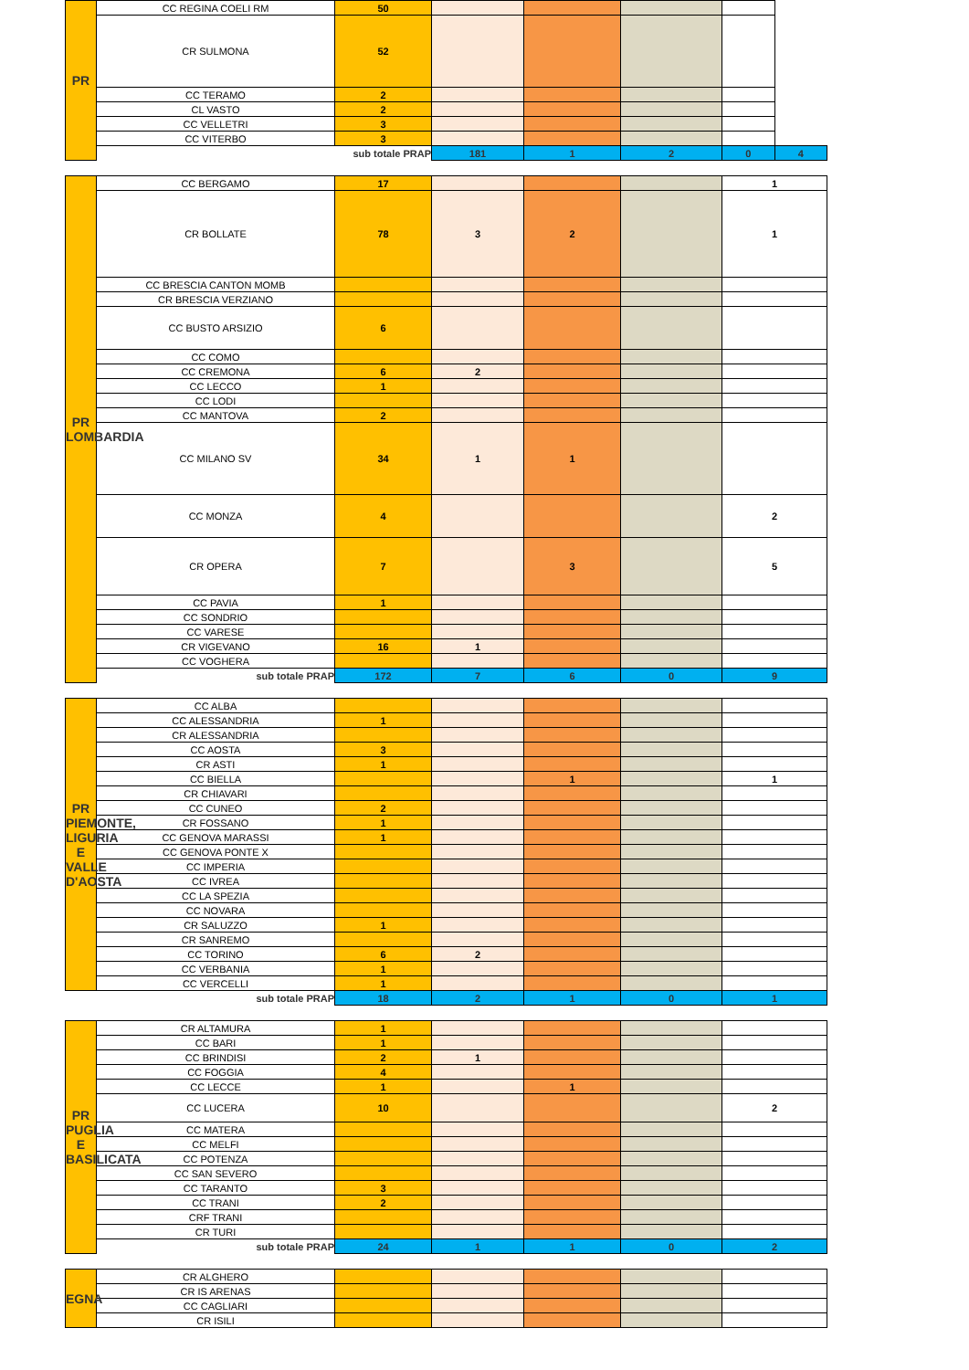| PR | CC REGINA COELI RM | 50 | | | | | |
| | CR SULMONA | 52 | | | | | |
| | CC TERAMO | 2 | | | | | |
| | CL VASTO | 2 | | | | | |
| | CC VELLETRI | 3 | | | | | |
| | CC VITERBO | 3 | | | | | |
| | sub totale PRAP | | 181 | 1 | 2 | 0 | 4 |
| PR LOMBARDIA | CC BERGAMO | 17 | | | | 1 |
| | CR BOLLATE | 78 | 3 | 2 | | 1 |
| | CC BRESCIA CANTON MOMB | | | | | |
| | CR BRESCIA VERZIANO | | | | | |
| | CC BUSTO ARSIZIO | 6 | | | | |
| | CC COMO | | | | | |
| | CC CREMONA | 6 | 2 | | | |
| | CC LECCO | 1 | | | | |
| | CC LODI | | | | | |
| | CC MANTOVA | 2 | | | | |
| | CC MILANO SV | 34 | 1 | 1 | | |
| | CC MONZA | 4 | | | | 2 |
| | CR OPERA | 7 | | 3 | | 5 |
| | CC PAVIA | 1 | | | | |
| | CC SONDRIO | | | | | |
| | CC VARESE | | | | | |
| | CR VIGEVANO | 16 | 1 | | | |
| | CC VOGHERA | | | | | |
| | sub totale PRAP | 172 | 7 | 6 | 0 | 9 |
| PR PIEMONTE, LIGURIA E VALLE D'AOSTA | CC ALBA | | | | | |
| | CC ALESSANDRIA | 1 | | | | |
| | CR ALESSANDRIA | | | | | |
| | CC AOSTA | 3 | | | | |
| | CR ASTI | 1 | | | | |
| | CC BIELLA | | | 1 | | 1 |
| | CR CHIAVARI | | | | | |
| | CC CUNEO | 2 | | | | |
| | CR FOSSANO | 1 | | | | |
| | CC GENOVA MARASSI | 1 | | | | |
| | CC GENOVA PONTE X | | | | | |
| | CC IMPERIA | | | | | |
| | CC IVREA | | | | | |
| | CC LA SPEZIA | | | | | |
| | CC NOVARA | | | | | |
| | CR SALUZZO | 1 | | | | |
| | CR SANREMO | | | | | |
| | CC TORINO | 6 | 2 | | | |
| | CC VERBANIA | 1 | | | | |
| | CC VERCELLI | 1 | | | | |
| sub totale PRAP | | 18 | 2 | 1 | 0 | 1 |
| PR PUGLIA E BASILICATA | CR ALTAMURA | 1 | | | | |
| | CC BARI | 1 | | | | |
| | CC BRINDISI | 2 | 1 | | | |
| | CC FOGGIA | 4 | | | | |
| | CC LECCE | 1 | | 1 | | |
| | CC LUCERA | 10 | | | | 2 |
| | CC MATERA | | | | | |
| | CC MELFI | | | | | |
| | CC POTENZA | | | | | |
| | CC SAN SEVERO | | | | | |
| | CC TARANTO | 3 | | | | |
| | CC TRANI | 2 | | | | |
| | CRF TRANI | | | | | |
| | CR TURI | | | | | |
| | sub totale PRAP | 24 | 1 | 1 | 0 | 2 |
| EGNA | CR ALGHERO | | | | | |
| | CR IS ARENAS | | | | | |
| | CC CAGLIARI | | | | | |
| | CR ISILI | | | | | |